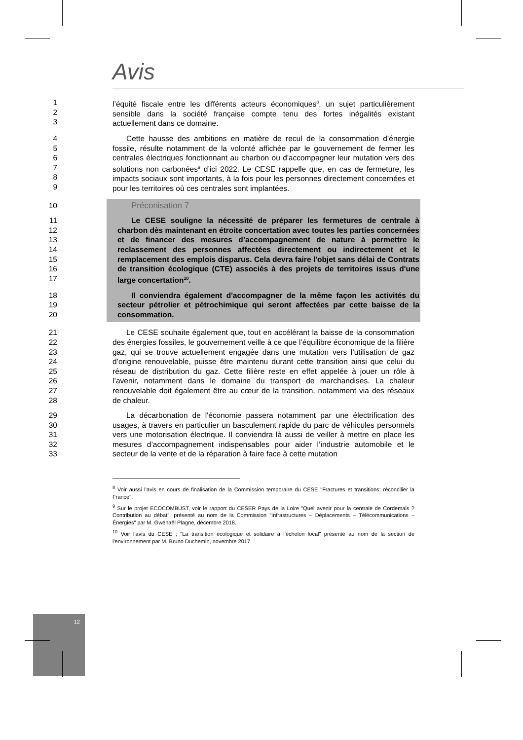12
Avis
1
2
3
l’équité fiscale entre les différents acteurs économiques<sup>8</sup>, un sujet particulièrement sensible dans la société française compte tenu des fortes inégalités existant actuellement dans ce domaine.
4
5
6
7
8
9
Cette hausse des ambitions en matière de recul de la consommation d’énergie fossile, résulte notamment de la volonté affichée par le gouvernement de fermer les centrales électriques fonctionnant au charbon ou d'accompagner leur mutation vers des solutions non carbonées<sup>9</sup> d’ici 2022. Le CESE rappelle que, en cas de fermeture, les impacts sociaux sont importants, à la fois pour les personnes directement concernées et pour les territoires où ces centrales sont implantées.
10 Préconisation 7
11
12
13
14
15
16
17
Le CESE souligne la nécessité de préparer les fermetures de centrale à charbon dès maintenant en étroite concertation avec toutes les parties concernées et de financer des mesures d’accompagnement de nature à permettre le reclassement des personnes affectées directement ou indirectement et le remplacement des emplois disparus. Cela devra faire l'objet sans délai de Contrats de transition écologique (CTE) associés à des projets de territoires issus d'une large concertation<sup>10</sup>.
18
19
20
Il conviendra également d'accompagner de la même façon les activités du secteur pétrolier et pétrochimique qui seront affectées par cette baisse de la consommation.
21
22
23
24
25
26
27
28
Le CESE souhaite également que, tout en accélérant la baisse de la consommation des énergies fossiles, le gouvernement veille à ce que l’équilibre économique de la filière gaz, qui se trouve actuellement engagée dans une mutation vers l’utilisation de gaz d’origine renouvelable, puisse être maintenu durant cette transition ainsi que celui du réseau de distribution du gaz. Cette filière reste en effet appelée à jouer un rôle à l’avenir, notamment dans le domaine du transport de marchandises. La chaleur renouvelable doit également être au cœur de la transition, notamment via des réseaux de chaleur.
29
30
31
32
33
La décarbonation de l'économie passera notamment par une électrification des usages, à travers en particulier un basculement rapide du parc de véhicules personnels vers une motorisation électrique. Il conviendra là aussi de veiller à mettre en place les mesures d’accompagnement indispensables pour aider l’industrie automobile et le secteur de la vente et de la réparation à faire face à cette mutation
<sup>8</sup> Voir aussi l’avis en cours de finalisation de la Commission temporaire du CESE "Fractures et transitions: réconcilier la France".
<sup>9</sup> Sur le projet ECOCOMBUST, voir le rapport du CESER Pays de la Loire "Quel avenir pour la centrale de Cordemais ? Contribution au débat", présenté au nom de la Commission "Infrastructures – Déplacements – Télécommunications – Énergies" par M. Gwénaël Plagne, décembre 2018.
<sup>10</sup> Voir l'avis du CESE ; "La transition écologique et solidaire à l'échelon local" présenté au nom de la section de l'environnement par M. Bruno Duchemin, novembre 2017.